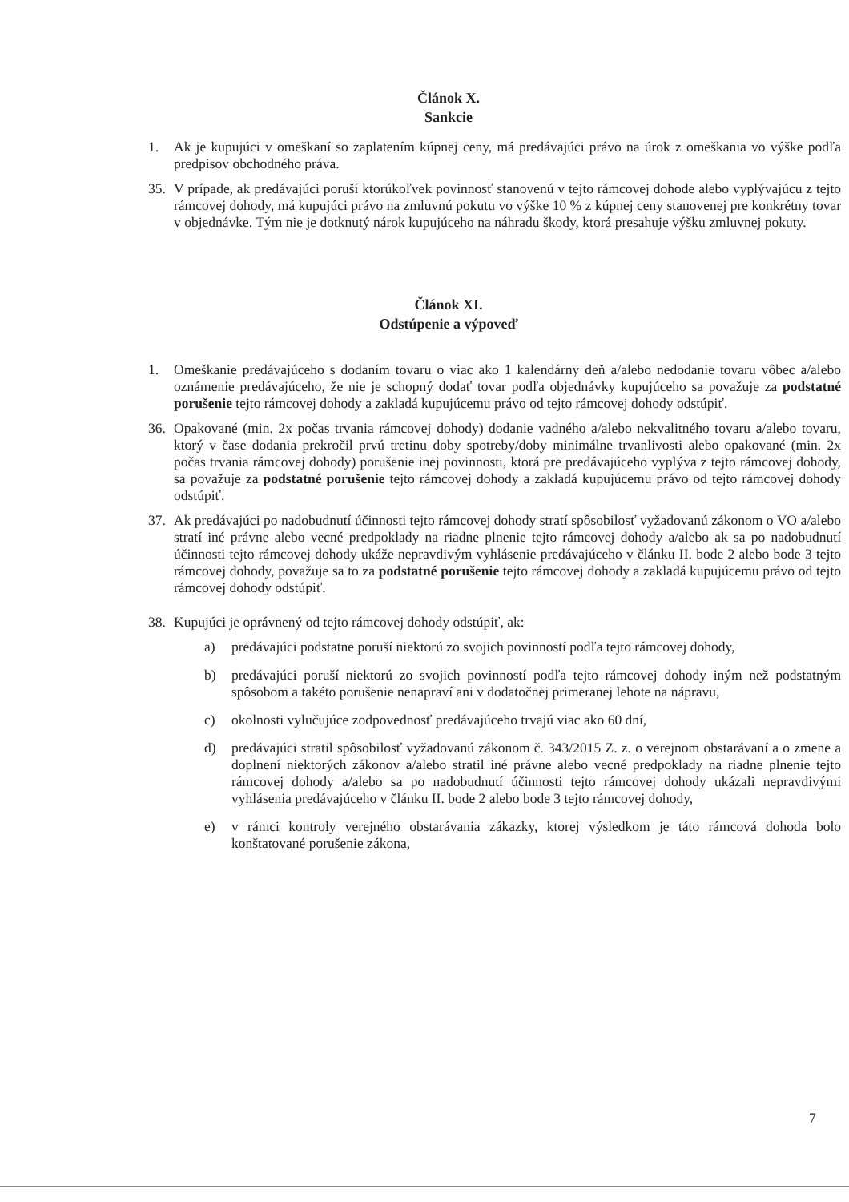Článok X.
Sankcie
1. Ak je kupujúci v omeškaní so zaplatením kúpnej ceny, má predávajúci právo na úrok z omeškania vo výške podľa predpisov obchodného práva.
35. V prípade, ak predávajúci poruší ktorúkoľvek povinnosť stanovenú v tejto rámcovej dohode alebo vyplývajúcu z tejto rámcovej dohody, má kupujúci právo na zmluvnú pokutu vo výške 10 % z kúpnej ceny stanovenej pre konkrétny tovar v objednávke. Tým nie je dotknutý nárok kupujúceho na náhradu škody, ktorá presahuje výšku zmluvnej pokuty.
Článok XI.
Odstúpenie a výpoveď
1. Omeškanie predávajúceho s dodaním tovaru o viac ako 1 kalendárny deň a/alebo nedodanie tovaru vôbec a/alebo oznámenie predávajúceho, že nie je schopný dodať tovar podľa objednávky kupujúceho sa považuje za podstatné porušenie tejto rámcovej dohody a zakladá kupujúcemu právo od tejto rámcovej dohody odstúpiť.
36. Opakované (min. 2x počas trvania rámcovej dohody) dodanie vadného a/alebo nekvalitného tovaru a/alebo tovaru, ktorý v čase dodania prekročil prvú tretinu doby spotreby/doby minimálne trvanlivosti alebo opakované (min. 2x počas trvania rámcovej dohody) porušenie inej povinnosti, ktorá pre predávajúceho vyplýva z tejto rámcovej dohody, sa považuje za podstatné porušenie tejto rámcovej dohody a zakladá kupujúcemu právo od tejto rámcovej dohody odstúpiť.
37. Ak predávajúci po nadobudnutí účinnosti tejto rámcovej dohody stratí spôsobilosť vyžadovanú zákonom o VO a/alebo stratí iné právne alebo vecné predpoklady na riadne plnenie tejto rámcovej dohody a/alebo ak sa po nadobudnutí účinnosti tejto rámcovej dohody ukáže nepravdivým vyhlásenie predávajúceho v článku II. bode 2 alebo bode 3 tejto rámcovej dohody, považuje sa to za podstatné porušenie tejto rámcovej dohody a zakladá kupujúcemu právo od tejto rámcovej dohody odstúpiť.
38. Kupujúci je oprávnený od tejto rámcovej dohody odstúpiť, ak:
a) predávajúci podstatne poruší niektorú zo svojich povinností podľa tejto rámcovej dohody,
b) predávajúci poruší niektorú zo svojich povinností podľa tejto rámcovej dohody iným než podstatným spôsobom a takéto porušenie nenapraví ani v dodatočnej primeranej lehote na nápravu,
c) okolnosti vylučujúce zodpovednosť predávajúceho trvajú viac ako 60 dní,
d) predávajúci stratil spôsobilosť vyžadovanú zákonom č. 343/2015 Z. z. o verejnom obstarávaní a o zmene a doplnení niektorých zákonov a/alebo stratil iné právne alebo vecné predpoklady na riadne plnenie tejto rámcovej dohody a/alebo sa po nadobudnutí účinnosti tejto rámcovej dohody ukázali nepravdivými vyhlásenia predávajúceho v článku II. bode 2 alebo bode 3 tejto rámcovej dohody,
e) v rámci kontroly verejného obstarávania zákazky, ktorej výsledkom je táto rámcová dohoda bolo konštatované porušenie zákona,
7